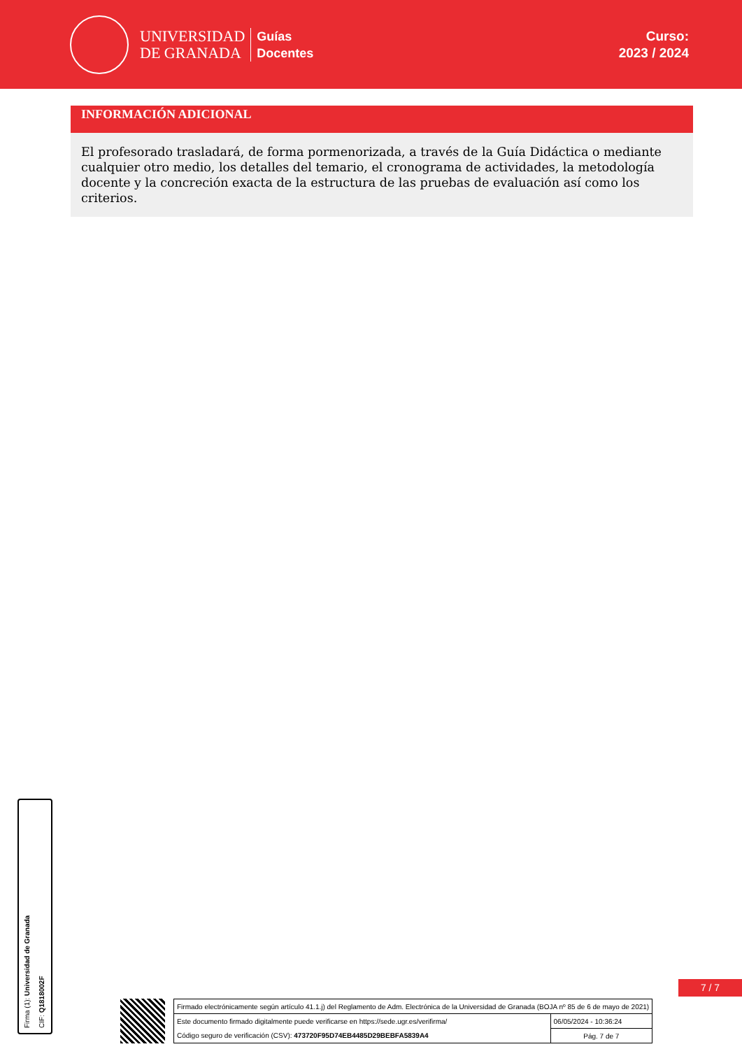UNIVERSIDAD
DE GRANADA
Guías
Docentes
Curso:
2023 / 2024
INFORMACIÓN ADICIONAL
El profesorado trasladará, de forma pormenorizada, a través de la Guía Didáctica o mediante cualquier otro medio, los detalles del temario, el cronograma de actividades, la metodología docente y la concreción exacta de la estructura de las pruebas de evaluación así como los criterios.
Firma (1): Universidad de Granada
CIF: Q1818002F
7 / 7
| Firmado electrónicamente según artículo 41.1.j) del Reglamento de Adm. Electrónica de la Universidad de Granada (BOJA nº 85 de 6 de mayo de 2021) | |
| Este documento firmado digitalmente puede verificarse en https://sede.ugr.es/verifirma/ | 06/05/2024 - 10:36:24 |
| Código seguro de verificación (CSV): 473720F95D74EB4485D29BEBFA5839A4 | Pág. 7 de 7 |